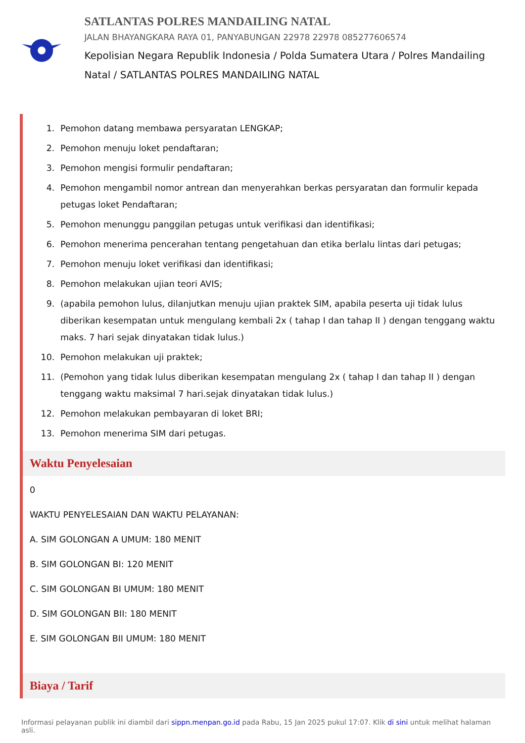SATLANTAS POLRES MANDAILING NATAL
JALAN BHAYANGKARA RAYA 01, PANYABUNGAN 22978 22978 085277606574
Kepolisian Negara Republik Indonesia / Polda Sumatera Utara / Polres Mandailing Natal / SATLANTAS POLRES MANDAILING NATAL
1. Pemohon datang membawa persyaratan LENGKAP;
2. Pemohon menuju loket pendaftaran;
3. Pemohon mengisi formulir pendaftaran;
4. Pemohon mengambil nomor antrean dan menyerahkan berkas persyaratan dan formulir kepada petugas loket Pendaftaran;
5. Pemohon menunggu panggilan petugas untuk verifikasi dan identifikasi;
6. Pemohon menerima pencerahan tentang pengetahuan dan etika berlalu lintas dari petugas;
7. Pemohon menuju loket verifikasi dan identifikasi;
8. Pemohon melakukan ujian teori AVIS;
9. (apabila pemohon lulus, dilanjutkan menuju ujian praktek SIM, apabila peserta uji tidak lulus diberikan kesempatan untuk mengulang kembali 2x ( tahap I dan tahap II ) dengan tenggang waktu maks. 7 hari sejak dinyatakan tidak lulus.)
10. Pemohon melakukan uji praktek;
11. (Pemohon yang tidak lulus diberikan kesempatan mengulang 2x ( tahap I dan tahap II ) dengan tenggang waktu maksimal 7 hari.sejak dinyatakan tidak lulus.)
12. Pemohon melakukan pembayaran di loket BRI;
13. Pemohon menerima SIM dari petugas.
Waktu Penyelesaian
0
WAKTU PENYELESAIAN DAN WAKTU PELAYANAN:
A. SIM GOLONGAN A UMUM: 180 MENIT
B. SIM GOLONGAN BI: 120 MENIT
C. SIM GOLONGAN BI UMUM: 180 MENIT
D. SIM GOLONGAN BII: 180 MENIT
E. SIM GOLONGAN BII UMUM: 180 MENIT
Biaya / Tarif
Informasi pelayanan publik ini diambil dari sippn.menpan.go.id pada Rabu, 15 Jan 2025 pukul 17:07. Klik di sini untuk melihat halaman asli.